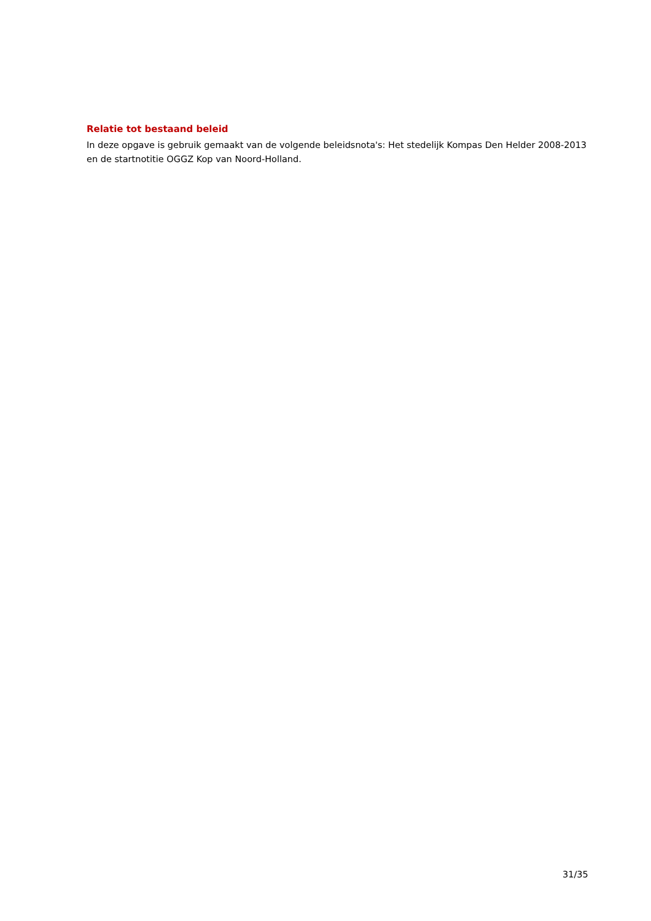Relatie tot bestaand beleid
In deze opgave is gebruik gemaakt van de volgende beleidsnota's: Het stedelijk Kompas Den Helder 2008-2013 en de startnotitie OGGZ Kop van Noord-Holland.
31/35